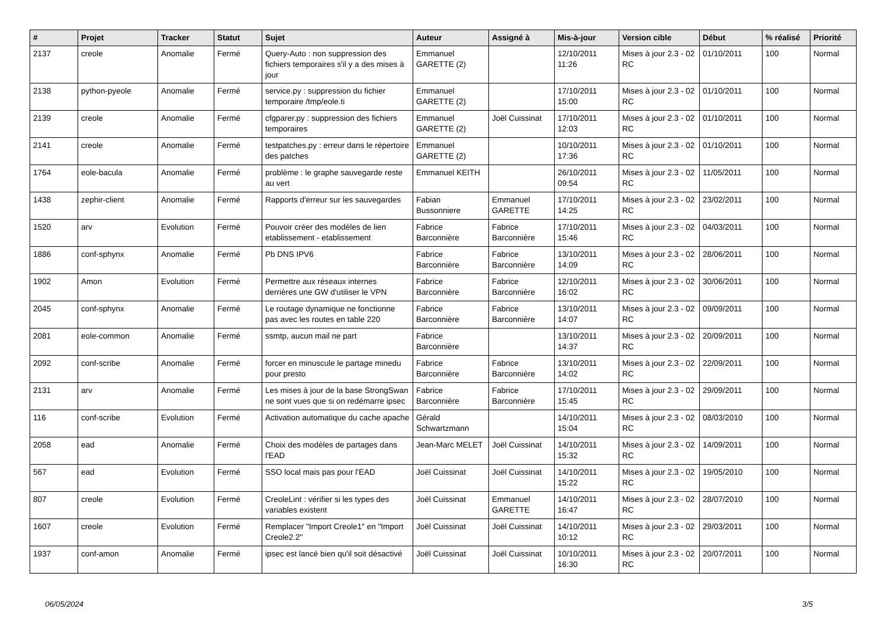| # | Projet | Tracker | Statut | Sujet | Auteur | Assigné à | Mis-à-jour | Version cible | Début | % réalisé | Priorité |
| --- | --- | --- | --- | --- | --- | --- | --- | --- | --- | --- | --- |
| 2137 | creole | Anomalie | Fermé | Query-Auto : non suppression des fichiers temporaires s'il y a des mises à jour | Emmanuel GARETTE (2) | | 12/10/2011 11:26 | Mises à jour 2.3 - 02 RC | 01/10/2011 | 100 | Normal |
| 2138 | python-pyeole | Anomalie | Fermé | service.py : suppression du fichier temporaire /tmp/eole.ti | Emmanuel GARETTE (2) | | 17/10/2011 15:00 | Mises à jour 2.3 - 02 RC | 01/10/2011 | 100 | Normal |
| 2139 | creole | Anomalie | Fermé | cfgparer.py : suppression des fichiers temporaires | Emmanuel GARETTE (2) | Joël Cuissinat | 17/10/2011 12:03 | Mises à jour 2.3 - 02 RC | 01/10/2011 | 100 | Normal |
| 2141 | creole | Anomalie | Fermé | testpatches.py : erreur dans le répertoire des patches | Emmanuel GARETTE (2) | | 10/10/2011 17:36 | Mises à jour 2.3 - 02 RC | 01/10/2011 | 100 | Normal |
| 1764 | eole-bacula | Anomalie | Fermé | problème : le graphe sauvegarde reste au vert | Emmanuel KEITH | | 26/10/2011 09:54 | Mises à jour 2.3 - 02 RC | 11/05/2011 | 100 | Normal |
| 1438 | zephir-client | Anomalie | Fermé | Rapports d'erreur sur les sauvegardes | Fabian Bussonniere | Emmanuel GARETTE | 17/10/2011 14:25 | Mises à jour 2.3 - 02 RC | 23/02/2011 | 100 | Normal |
| 1520 | arv | Evolution | Fermé | Pouvoir créer des modèles de lien etablissement - etablissement | Fabrice Barconnière | Fabrice Barconnière | 17/10/2011 15:46 | Mises à jour 2.3 - 02 RC | 04/03/2011 | 100 | Normal |
| 1886 | conf-sphynx | Anomalie | Fermé | Pb DNS IPV6 | Fabrice Barconnière | Fabrice Barconnière | 13/10/2011 14:09 | Mises à jour 2.3 - 02 RC | 28/06/2011 | 100 | Normal |
| 1902 | Amon | Evolution | Fermé | Permettre aux réseaux internes derrières une GW d'utiliser le VPN | Fabrice Barconnière | Fabrice Barconnière | 12/10/2011 16:02 | Mises à jour 2.3 - 02 RC | 30/06/2011 | 100 | Normal |
| 2045 | conf-sphynx | Anomalie | Fermé | Le routage dynamique ne fonctionne pas avec les routes en table 220 | Fabrice Barconnière | Fabrice Barconnière | 13/10/2011 14:07 | Mises à jour 2.3 - 02 RC | 09/09/2011 | 100 | Normal |
| 2081 | eole-common | Anomalie | Fermé | ssmtp, aucun mail ne part | Fabrice Barconnière | | 13/10/2011 14:37 | Mises à jour 2.3 - 02 RC | 20/09/2011 | 100 | Normal |
| 2092 | conf-scribe | Anomalie | Fermé | forcer en minuscule le partage minedu pour presto | Fabrice Barconnière | Fabrice Barconnière | 13/10/2011 14:02 | Mises à jour 2.3 - 02 RC | 22/09/2011 | 100 | Normal |
| 2131 | arv | Anomalie | Fermé | Les mises à jour de la base StrongSwan ne sont vues que si on redémarre ipsec | Fabrice Barconnière | Fabrice Barconnière | 17/10/2011 15:45 | Mises à jour 2.3 - 02 RC | 29/09/2011 | 100 | Normal |
| 116 | conf-scribe | Evolution | Fermé | Activation automatique du cache apache | Gérald Schwartzmann | | 14/10/2011 15:04 | Mises à jour 2.3 - 02 RC | 08/03/2010 | 100 | Normal |
| 2058 | ead | Anomalie | Fermé | Choix des modèles de partages dans l'EAD | Jean-Marc MELET | Joël Cuissinat | 14/10/2011 15:32 | Mises à jour 2.3 - 02 RC | 14/09/2011 | 100 | Normal |
| 567 | ead | Evolution | Fermé | SSO local mais pas pour l'EAD | Joël Cuissinat | Joël Cuissinat | 14/10/2011 15:22 | Mises à jour 2.3 - 02 RC | 19/05/2010 | 100 | Normal |
| 807 | creole | Evolution | Fermé | CreoleLint : vérifier si les types des variables existent | Joël Cuissinat | Emmanuel GARETTE | 14/10/2011 16:47 | Mises à jour 2.3 - 02 RC | 28/07/2010 | 100 | Normal |
| 1607 | creole | Evolution | Fermé | Remplacer "Import Creole1" en "Import Creole2.2" | Joël Cuissinat | Joël Cuissinat | 14/10/2011 10:12 | Mises à jour 2.3 - 02 RC | 29/03/2011 | 100 | Normal |
| 1937 | conf-amon | Anomalie | Fermé | ipsec est lancé bien qu'il soit désactivé | Joël Cuissinat | Joël Cuissinat | 10/10/2011 16:30 | Mises à jour 2.3 - 02 RC | 20/07/2011 | 100 | Normal |
06/05/2024 3/5